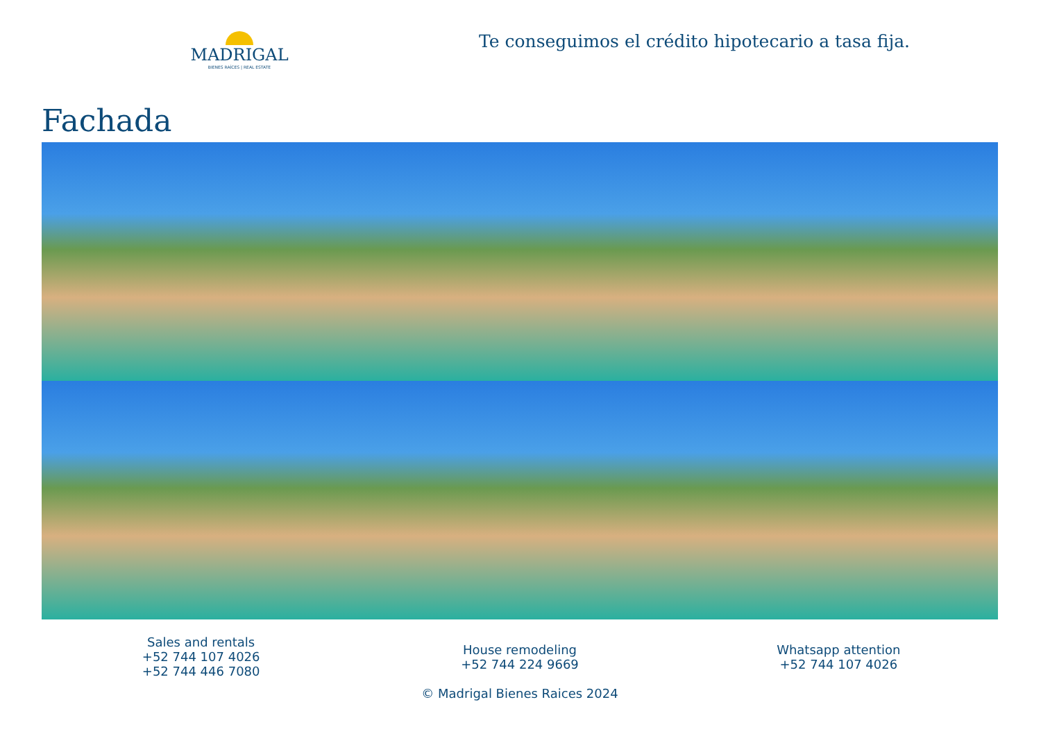MADRIGAL
BIENES RAÍCES | REAL ESTATE
Te conseguimos el crédito hipotecario a tasa fija.
Fachada
Sales and rentals
+52 744 107 4026
+52 744 446 7080
House remodeling
+52 744 224 9669
© Madrigal Bienes Raices 2024
Whatsapp attention
+52 744 107 4026